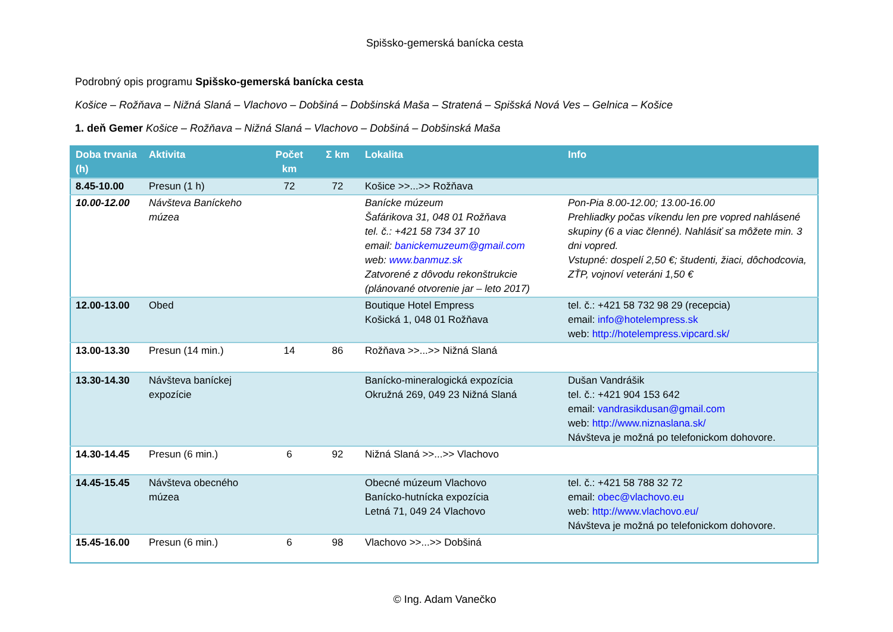Spišsko-gemerská banícka cesta
Podrobný opis programu Spišsko-gemerská banícka cesta
Košice – Rožňava – Nižná Slaná – Vlachovo – Dobšiná – Dobšinská Maša – Stratená – Spišská Nová Ves – Gelnica – Košice
1. deň Gemer Košice – Rožňava – Nižná Slaná – Vlachovo – Dobšiná – Dobšinská Maša
| Doba trvania (h) | Aktivita | Počet km | Σ km | Lokalita | Info |
| --- | --- | --- | --- | --- | --- |
| 8.45-10.00 | Presun (1 h) | 72 | 72 | Košice >>...>> Rožňava | |
| 10.00-12.00 | Návšteva Baníckeho múzea | | | Banícke múzeum Šafárikova 31, 048 01 Rožňava tel. č.: +421 58 734 37 10 email: banickemuzeum@gmail.com web: www.banmuz.sk Zatvorené z dôvodu rekonštrukcie (plánované otvorenie jar – leto 2017) | Pon-Pia 8.00-12.00; 13.00-16.00 Prehliadky počas víkendu len pre vopred nahlásené skupiny (6 a viac členné). Nahlásiť sa môžete min. 3 dni vopred. Vstupné: dospelí 2,50 €; študenti, žiaci, dôchodcovia, ZŤP, vojnoví veteráni 1,50 € |
| 12.00-13.00 | Obed | | | Boutique Hotel Empress Košická 1, 048 01 Rožňava | tel. č.: +421 58 732 98 29 (recepcia) email: info@hotelempress.sk web: http://hotelempress.vipcard.sk/ |
| 13.00-13.30 | Presun (14 min.) | 14 | 86 | Rožňava >>...>> Nižná Slaná | |
| 13.30-14.30 | Návšteva baníckej expozície | | | Banícko-mineralogická expozícia Okružná 269, 049 23 Nižná Slaná | Dušan Vandrášik tel. č.: +421 904 153 642 email: vandrasikdusan@gmail.com web: http://www.niznaslana.sk/ Návšteva je možná po telefonickom dohovore. |
| 14.30-14.45 | Presun (6 min.) | 6 | 92 | Nižná Slaná >>...>> Vlachovo | |
| 14.45-15.45 | Návšteva obecného múzea | | | Obecné múzeum Vlachovo Banícko-hutnícka expozícia Letná 71, 049 24 Vlachovo | tel. č.: +421 58 788 32 72 email: obec@vlachovo.eu web: http://www.vlachovo.eu/ Návšteva je možná po telefonickom dohovore. |
| 15.45-16.00 | Presun (6 min.) | 6 | 98 | Vlachovo >>...>> Dobšiná | |
© Ing. Adam Vanečko